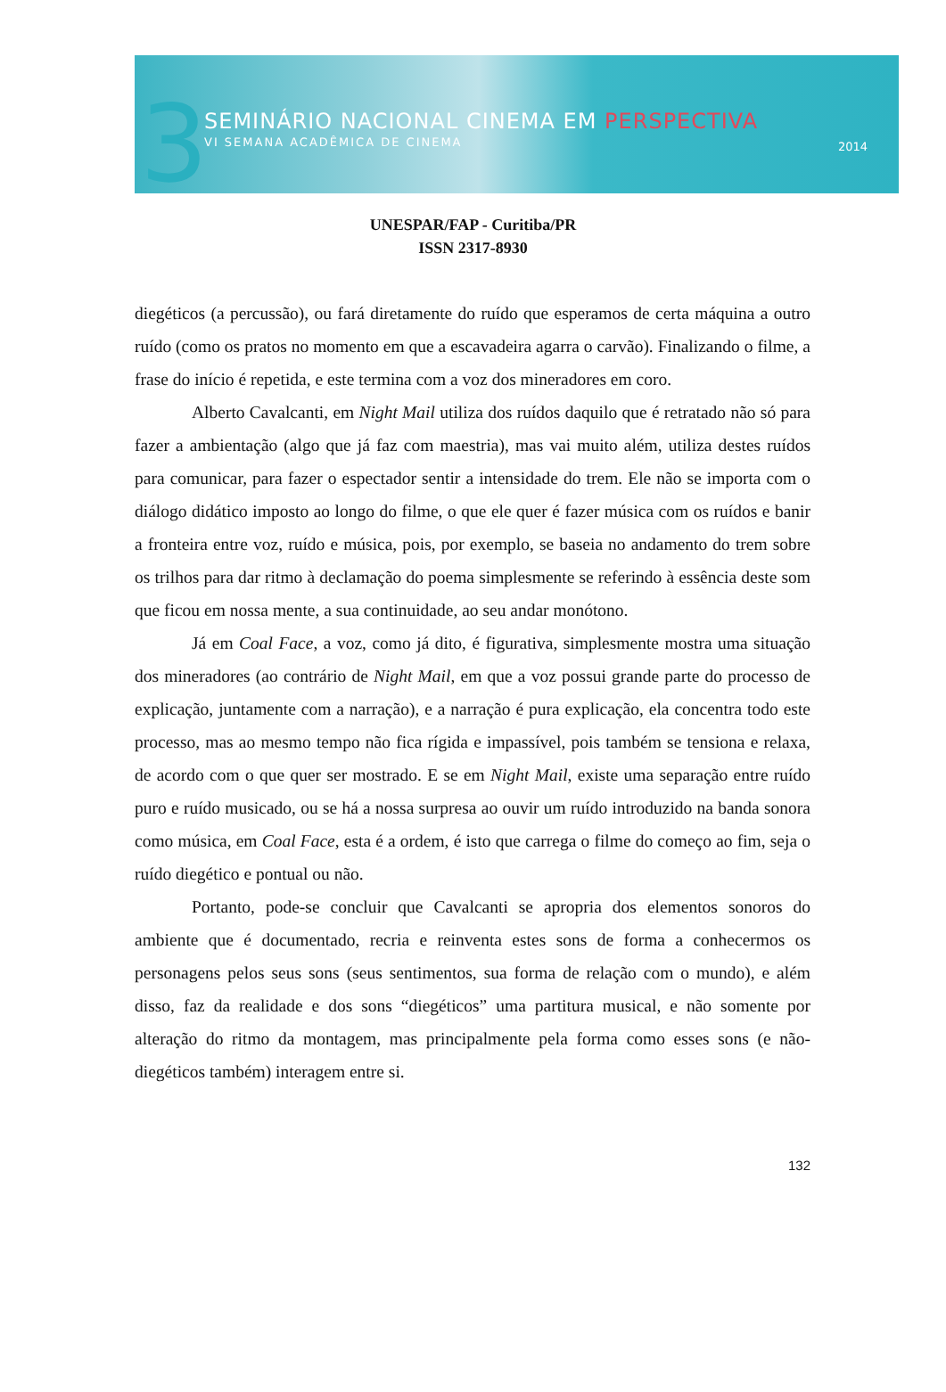3
SEMINÁRIO NACIONAL CINEMA EM PERSPECTIVA
VI SEMANA ACADÊMICA DE CINEMA
2014
UNESPAR/FAP - Curitiba/PR
ISSN 2317-8930
diegéticos (a percussão), ou fará diretamente do ruído que esperamos de certa máquina a outro ruído (como os pratos no momento em que a escavadeira agarra o carvão). Finalizando o filme, a frase do início é repetida, e este termina com a voz dos mineradores em coro.
Alberto Cavalcanti, em Night Mail utiliza dos ruídos daquilo que é retratado não só para fazer a ambientação (algo que já faz com maestria), mas vai muito além, utiliza destes ruídos para comunicar, para fazer o espectador sentir a intensidade do trem. Ele não se importa com o diálogo didático imposto ao longo do filme, o que ele quer é fazer música com os ruídos e banir a fronteira entre voz, ruído e música, pois, por exemplo, se baseia no andamento do trem sobre os trilhos para dar ritmo à declamação do poema simplesmente se referindo à essência deste som que ficou em nossa mente, a sua continuidade, ao seu andar monótono.
Já em Coal Face, a voz, como já dito, é figurativa, simplesmente mostra uma situação dos mineradores (ao contrário de Night Mail, em que a voz possui grande parte do processo de explicação, juntamente com a narração), e a narração é pura explicação, ela concentra todo este processo, mas ao mesmo tempo não fica rígida e impassível, pois também se tensiona e relaxa, de acordo com o que quer ser mostrado. E se em Night Mail, existe uma separação entre ruído puro e ruído musicado, ou se há a nossa surpresa ao ouvir um ruído introduzido na banda sonora como música, em Coal Face, esta é a ordem, é isto que carrega o filme do começo ao fim, seja o ruído diegético e pontual ou não.
Portanto, pode-se concluir que Cavalcanti se apropria dos elementos sonoros do ambiente que é documentado, recria e reinventa estes sons de forma a conhecermos os personagens pelos seus sons (seus sentimentos, sua forma de relação com o mundo), e além disso, faz da realidade e dos sons “diegéticos” uma partitura musical, e não somente por alteração do ritmo da montagem, mas principalmente pela forma como esses sons (e não-diegéticos também) interagem entre si.
132